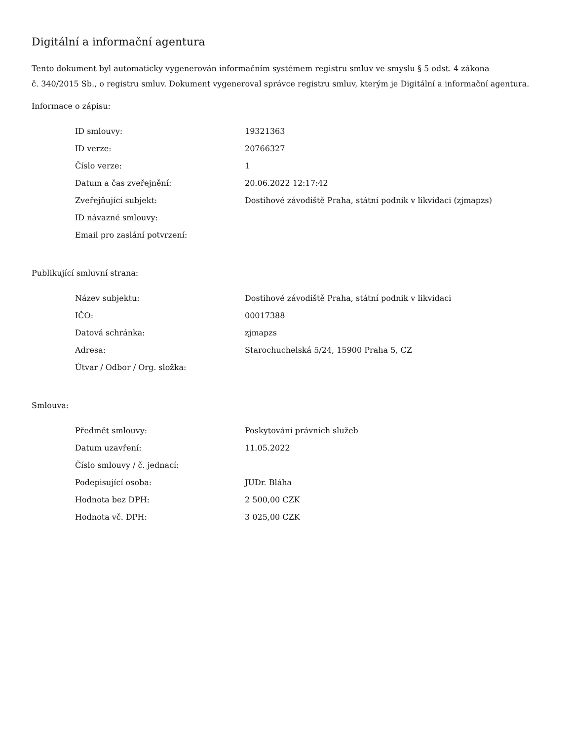Digitální a informační agentura
Tento dokument byl automaticky vygenerován informačním systémem registru smluv ve smyslu § 5 odst. 4 zákona
č. 340/2015 Sb., o registru smluv. Dokument vygeneroval správce registru smluv, kterým je Digitální a informační agentura.
Informace o zápisu:
| ID smlouvy: | 19321363 |
| ID verze: | 20766327 |
| Číslo verze: | 1 |
| Datum a čas zveřejnění: | 20.06.2022 12:17:42 |
| Zveřejňující subjekt: | Dostihové závodiště Praha, státní podnik v likvidaci (zjmapzs) |
| ID návazné smlouvy: | |
| Email pro zaslání potvrzení: | |
Publikující smluvní strana:
| Název subjektu: | Dostihové závodiště Praha, státní podnik v likvidaci |
| IČO: | 00017388 |
| Datová schránka: | zjmapzs |
| Adresa: | Starochuchelská 5/24, 15900 Praha 5, CZ |
| Útvar / Odbor / Org. složka: | |
Smlouva:
| Předmět smlouvy: | Poskytování právních služeb |
| Datum uzavření: | 11.05.2022 |
| Číslo smlouvy / č. jednací: | |
| Podepisující osoba: | JUDr. Bláha |
| Hodnota bez DPH: | 2 500,00 CZK |
| Hodnota vč. DPH: | 3 025,00 CZK |